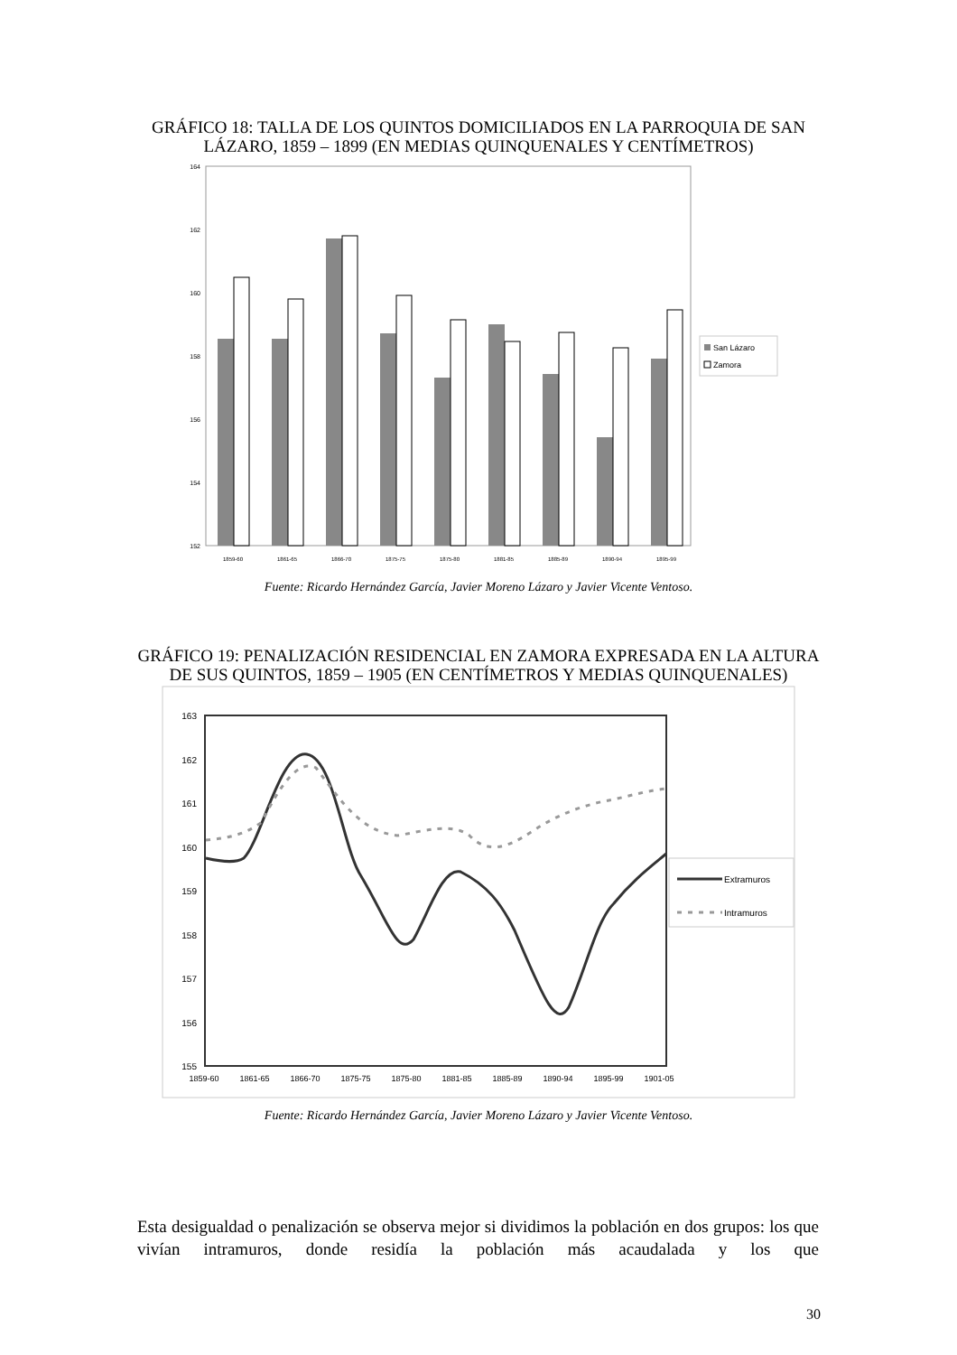GRÁFICO 18: TALLA DE LOS QUINTOS DOMICILIADOS EN LA PARROQUIA DE SAN LÁZARO, 1859 – 1899 (EN MEDIAS QUINQUENALES Y CENTÍMETROS)
164
162
160
158
156
154
152
1859-60
1861-65
1866-70
1875-75
1875-80
1881-85
1885-89
1890-94
1895-99
San Lázaro
Zamora
Fuente: Ricardo Hernández García, Javier Moreno Lázaro y Javier Vicente Ventoso.
GRÁFICO 19: PENALIZACIÓN RESIDENCIAL EN ZAMORA EXPRESADA EN LA ALTURA DE SUS QUINTOS, 1859 – 1905 (EN CENTÍMETROS Y MEDIAS QUINQUENALES)
163
162
161
160
159
158
157
156
155
1859-60
1861-65
1866-70
1875-75
1875-80
1881-85
1885-89
1890-94
1895-99
1901-05
Extramuros
Intramuros
Fuente: Ricardo Hernández García, Javier Moreno Lázaro y Javier Vicente Ventoso.
Esta desigualdad o penalización se observa mejor si dividimos la población en dos grupos: los que vivían intramuros, donde residía la población más acaudalada y los que
30